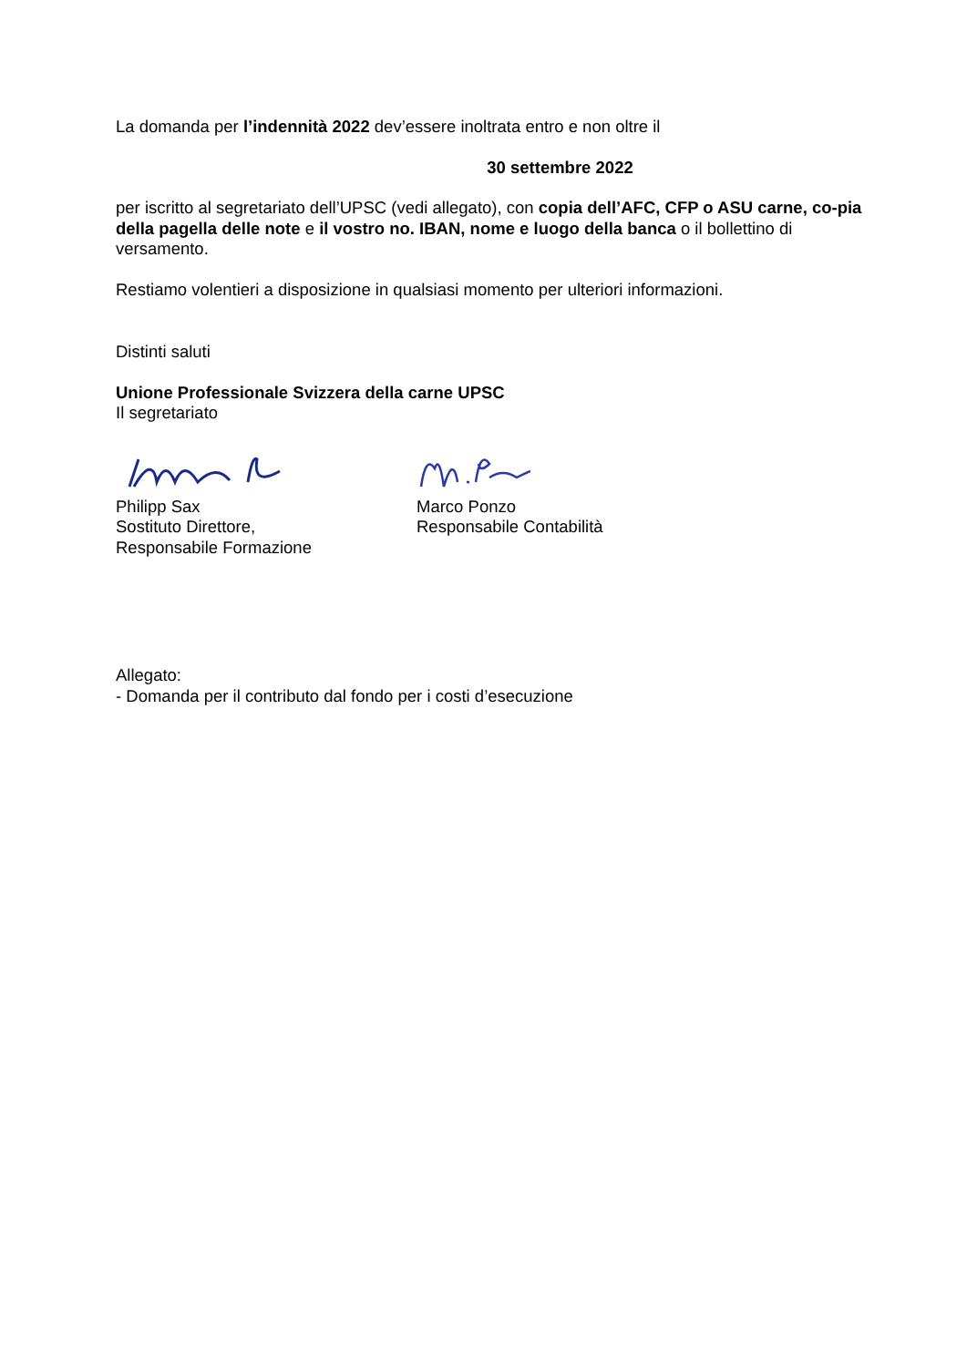La domanda per l’indennità 2022 dev’essere inoltrata entro e non oltre il
30 settembre 2022
per iscritto al segretariato dell’UPSC (vedi allegato), con copia dell’AFC, CFP o ASU carne, co-pia della pagella delle note e il vostro no. IBAN, nome e luogo della banca o il bollettino di versamento.
Restiamo volentieri a disposizione in qualsiasi momento per ulteriori informazioni.
Distinti saluti
Unione Professionale Svizzera della carne UPSC
Il segretariato
Philipp Sax
Sostituto Direttore,
Responsabile Formazione
Marco Ponzo
Responsabile Contabilità
Allegato:
- Domanda per il contributo dal fondo per i costi d’esecuzione